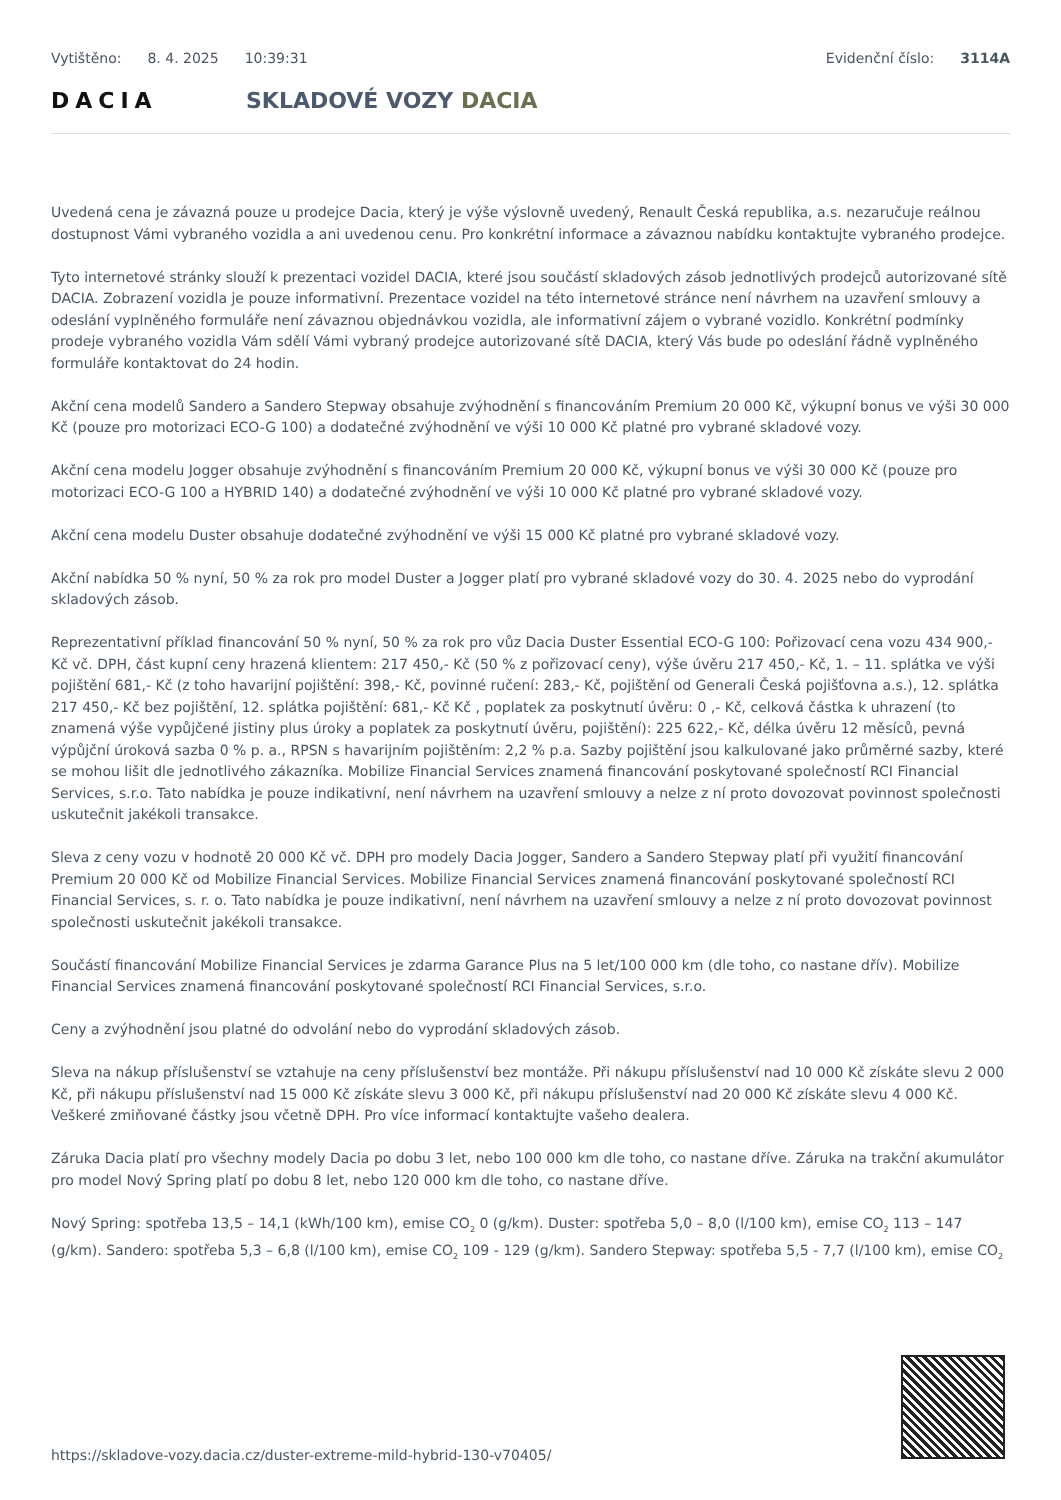Vytištěno: 8. 4. 2025 10:39:31 Evidenční číslo: 3114A
DACIA SKLADOVÉ VOZY DACIA
Uvedená cena je závazná pouze u prodejce Dacia, který je výše výslovně uvedený, Renault Česká republika, a.s. nezaručuje reálnou dostupnost Vámi vybraného vozidla a ani uvedenou cenu. Pro konkrétní informace a závaznou nabídku kontaktujte vybraného prodejce.
Tyto internetové stránky slouží k prezentaci vozidel DACIA, které jsou součástí skladových zásob jednotlivých prodejců autorizované sítě DACIA. Zobrazení vozidla je pouze informativní. Prezentace vozidel na této internetové stránce není návrhem na uzavření smlouvy a odeslání vyplněného formuláře není závaznou objednávkou vozidla, ale informativní zájem o vybrané vozidlo. Konkrétní podmínky prodeje vybraného vozidla Vám sdělí Vámi vybraný prodejce autorizované sítě DACIA, který Vás bude po odeslání řádně vyplněného formuláře kontaktovat do 24 hodin.
Akční cena modelů Sandero a Sandero Stepway obsahuje zvýhodnění s financováním Premium 20 000 Kč, výkupní bonus ve výši 30 000 Kč (pouze pro motorizaci ECO-G 100) a dodatečné zvýhodnění ve výši 10 000 Kč platné pro vybrané skladové vozy.
Akční cena modelu Jogger obsahuje zvýhodnění s financováním Premium 20 000 Kč, výkupní bonus ve výši 30 000 Kč (pouze pro motorizaci ECO-G 100 a HYBRID 140) a dodatečné zvýhodnění ve výši 10 000 Kč platné pro vybrané skladové vozy.
Akční cena modelu Duster obsahuje dodatečné zvýhodnění ve výši 15 000 Kč platné pro vybrané skladové vozy.
Akční nabídka 50 % nyní, 50 % za rok pro model Duster a Jogger platí pro vybrané skladové vozy do 30. 4. 2025 nebo do vyprodání skladových zásob.
Reprezentativní příklad financování 50 % nyní, 50 % za rok pro vůz Dacia Duster Essential ECO-G 100: Pořizovací cena vozu 434 900,- Kč vč. DPH, část kupní ceny hrazená klientem: 217 450,- Kč (50 % z pořizovací ceny), výše úvěru 217 450,- Kč, 1. – 11. splátka ve výši pojištění 681,- Kč (z toho havarijní pojištění: 398,- Kč, povinné ručení: 283,- Kč, pojištění od Generali Česká pojišťovna a.s.), 12. splátka 217 450,- Kč bez pojištění, 12. splátka pojištění: 681,- Kč Kč , poplatek za poskytnutí úvěru: 0 ,- Kč, celková částka k uhrazení (to znamená výše vypůjčené jistiny plus úroky a poplatek za poskytnutí úvěru, pojištění): 225 622,- Kč, délka úvěru 12 měsíců, pevná výpůjční úroková sazba 0 % p. a., RPSN s havarijním pojištěním: 2,2 % p.a. Sazby pojištění jsou kalkulované jako průměrné sazby, které se mohou lišit dle jednotlivého zákazníka. Mobilize Financial Services znamená financování poskytované společností RCI Financial Services, s.r.o. Tato nabídka je pouze indikativní, není návrhem na uzavření smlouvy a nelze z ní proto dovozovat povinnost společnosti uskutečnit jakékoli transakce.
Sleva z ceny vozu v hodnotě 20 000 Kč vč. DPH pro modely Dacia Jogger, Sandero a Sandero Stepway platí při využití financování Premium 20 000 Kč od Mobilize Financial Services. Mobilize Financial Services znamená financování poskytované společností RCI Financial Services, s. r. o. Tato nabídka je pouze indikativní, není návrhem na uzavření smlouvy a nelze z ní proto dovozovat povinnost společnosti uskutečnit jakékoli transakce.
Součástí financování Mobilize Financial Services je zdarma Garance Plus na 5 let/100 000 km (dle toho, co nastane dřív). Mobilize Financial Services znamená financování poskytované společností RCI Financial Services, s.r.o.
Ceny a zvýhodnění jsou platné do odvolání nebo do vyprodání skladových zásob.
Sleva na nákup příslušenství se vztahuje na ceny příslušenství bez montáže. Při nákupu příslušenství nad 10 000 Kč získáte slevu 2 000 Kč, při nákupu příslušenství nad 15 000 Kč získáte slevu 3 000 Kč, při nákupu příslušenství nad 20 000 Kč získáte slevu 4 000 Kč. Veškeré zmiňované částky jsou včetně DPH. Pro více informací kontaktujte vašeho dealera.
Záruka Dacia platí pro všechny modely Dacia po dobu 3 let, nebo 100 000 km dle toho, co nastane dříve. Záruka na trakční akumulátor pro model Nový Spring platí po dobu 8 let, nebo 120 000 km dle toho, co nastane dříve.
Nový Spring: spotřeba 13,5 – 14,1 (kWh/100 km), emise CO<sub>2</sub> 0 (g/km). Duster: spotřeba 5,0 – 8,0 (l/100 km), emise CO<sub>2</sub> 113 – 147 (g/km). Sandero: spotřeba 5,3 – 6,8 (l/100 km), emise CO<sub>2</sub> 109 - 129 (g/km). Sandero Stepway: spotřeba 5,5 - 7,7 (l/100 km), emise CO<sub>2</sub>
https://skladove-vozy.dacia.cz/duster-extreme-mild-hybrid-130-v70405/